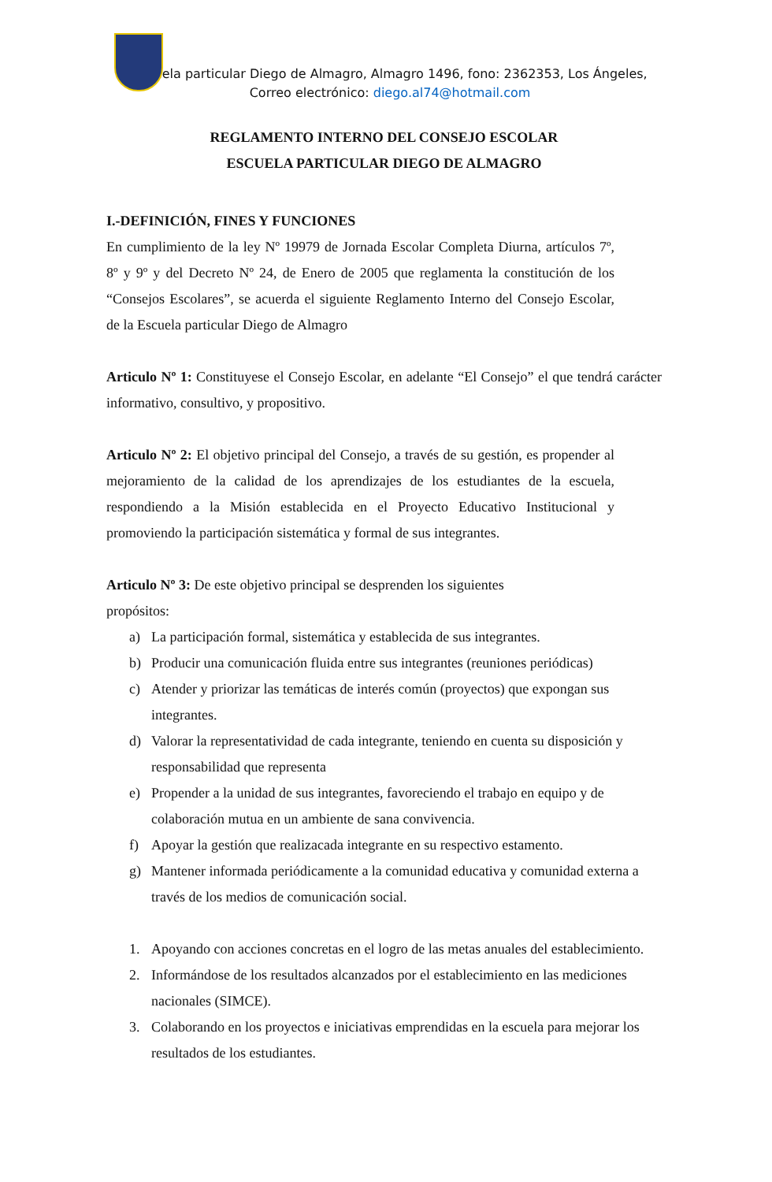Escuela particular Diego de Almagro, Almagro 1496, fono: 2362353, Los Ángeles,
Correo electrónico: diego.al74@hotmail.com
REGLAMENTO INTERNO DEL CONSEJO ESCOLAR
ESCUELA PARTICULAR DIEGO DE ALMAGRO
I.-DEFINICIÓN, FINES Y FUNCIONES
En cumplimiento de la ley Nº 19979 de Jornada Escolar Completa Diurna, artículos 7º, 8º y 9º y del Decreto Nº 24, de Enero de 2005 que reglamenta la constitución de los “Consejos Escolares”, se acuerda el siguiente Reglamento Interno del Consejo Escolar, de la Escuela particular Diego de Almagro
Articulo Nº 1: Constituyese el Consejo Escolar, en adelante “El Consejo” el que tendrá carácter informativo, consultivo, y propositivo.
Articulo Nº 2: El objetivo principal del Consejo, a través de su gestión, es propender al mejoramiento de la calidad de los aprendizajes de los estudiantes de la escuela, respondiendo a la Misión establecida en el Proyecto Educativo Institucional y promoviendo la participación sistemática y formal de sus integrantes.
Articulo Nº 3: De este objetivo principal se desprenden los siguientes
propósitos:
a) La participación formal, sistemática y establecida de sus integrantes.
b) Producir una comunicación fluida entre sus integrantes (reuniones periódicas)
c) Atender y priorizar las temáticas de interés común (proyectos) que expongan sus integrantes.
d) Valorar la representatividad de cada integrante, teniendo en cuenta su disposición y responsabilidad que representa
e) Propender a la unidad de sus integrantes, favoreciendo el trabajo en equipo y de colaboración mutua en un ambiente de sana convivencia.
f) Apoyar la gestión que realizacada integrante en su respectivo estamento.
g) Mantener informada periódicamente a la comunidad educativa y comunidad externa a través de los medios de comunicación social.
1. Apoyando con acciones concretas en el logro de las metas anuales del establecimiento.
2. Informándose de los resultados alcanzados por el establecimiento en las mediciones nacionales (SIMCE).
3. Colaborando en los proyectos e iniciativas emprendidas en la escuela para mejorar los resultados de los estudiantes.